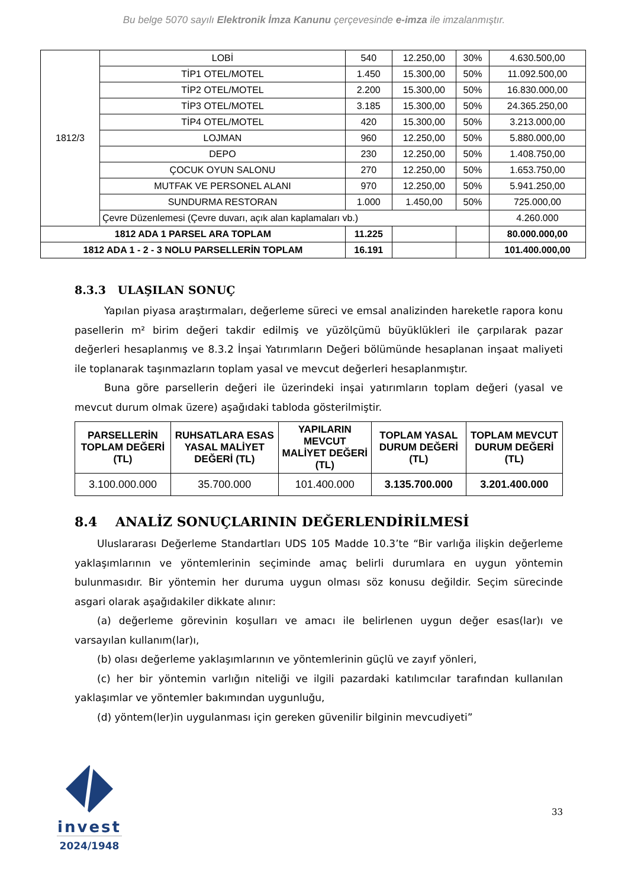Bu belge 5070 sayılı Elektronik İmza Kanunu çerçevesinde e-imza ile imzalanmıştır.
| 1812/3 | LOBİ | 540 | 12.250,00 | 30% | 4.630.500,00 |
| | TİP1 OTEL/MOTEL | 1.450 | 15.300,00 | 50% | 11.092.500,00 |
| | TİP2 OTEL/MOTEL | 2.200 | 15.300,00 | 50% | 16.830.000,00 |
| | TİP3 OTEL/MOTEL | 3.185 | 15.300,00 | 50% | 24.365.250,00 |
| | TİP4 OTEL/MOTEL | 420 | 15.300,00 | 50% | 3.213.000,00 |
| | LOJMAN | 960 | 12.250,00 | 50% | 5.880.000,00 |
| | DEPO | 230 | 12.250,00 | 50% | 1.408.750,00 |
| | ÇOCUK OYUN SALONU | 270 | 12.250,00 | 50% | 1.653.750,00 |
| | MUTFAK VE PERSONEL ALANI | 970 | 12.250,00 | 50% | 5.941.250,00 |
| | SUNDURMA RESTORAN | 1.000 | 1.450,00 | 50% | 725.000,00 |
| | Çevre Düzenlemesi (Çevre duvarı, açık alan kaplamaları vb.) | | | | 4.260.000 |
| 1812 ADA 1 PARSEL ARA TOPLAM | | 11.225 | | | 80.000.000,00 |
| 1812 ADA 1 - 2 - 3 NOLU PARSELLERİN TOPLAM | | 16.191 | | | 101.400.000,00 |
8.3.3 ULAŞILAN SONUÇ
Yapılan piyasa araştırmaları, değerleme süreci ve emsal analizinden hareketle rapora konu pasellerin m² birim değeri takdir edilmiş ve yüzölçümü büyüklükleri ile çarpılarak pazar değerleri hesaplanmış ve 8.3.2 İnşai Yatırımların Değeri bölümünde hesaplanan inşaat maliyeti ile toplanarak taşınmazların toplam yasal ve mevcut değerleri hesaplanmıştır.
Buna göre parsellerin değeri ile üzerindeki inşai yatırımların toplam değeri (yasal ve mevcut durum olmak üzere) aşağıdaki tabloda gösterilmiştir.
| PARSELLERİN TOPLAM DEĞERİ (TL) | RUHSATLARA ESAS YASAL MALİYET DEĞERİ (TL) | YAPILARIN MEVCUT MALİYET DEĞERİ (TL) | TOPLAM YASAL DURUM DEĞERİ (TL) | TOPLAM MEVCUT DURUM DEĞERİ (TL) |
| --- | --- | --- | --- | --- |
| 3.100.000.000 | 35.700.000 | 101.400.000 | 3.135.700.000 | 3.201.400.000 |
8.4 ANALİZ SONUÇLARININ DEĞERLENDİRİLMESİ
Uluslararası Değerleme Standartları UDS 105 Madde 10.3’te “Bir varlığa ilişkin değerleme yaklaşımlarının ve yöntemlerinin seçiminde amaç belirli durumlara en uygun yöntemin bulunmasıdır. Bir yöntemin her duruma uygun olması söz konusu değildir. Seçim sürecinde asgari olarak aşağıdakiler dikkate alınır:
(a) değerleme görevinin koşulları ve amacı ile belirlenen uygun değer esas(lar)ı ve varsayılan kullanım(lar)ı,
(b) olası değerleme yaklaşımlarının ve yöntemlerinin güçlü ve zayıf yönleri,
(c) her bir yöntemin varlığın niteliği ve ilgili pazardaki katılımcılar tarafından kullanılan yaklaşımlar ve yöntemler bakımından uygunluğu,
(d) yöntem(ler)in uygulanması için gereken güvenilir bilginin mevcudiyeti”
invest
2024/1948
33